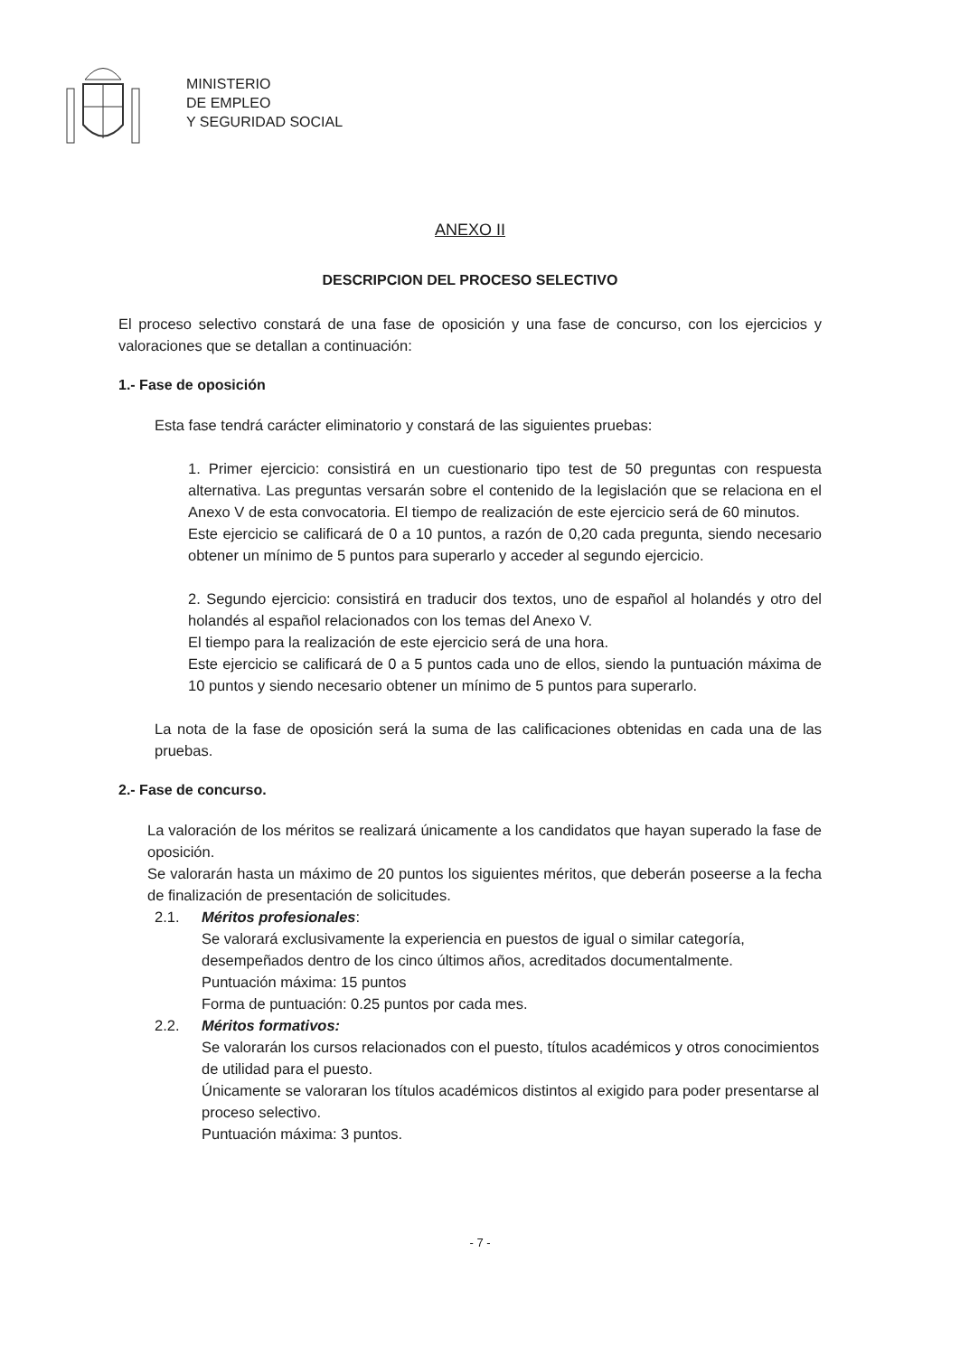MINISTERIO
DE EMPLEO
Y SEGURIDAD SOCIAL
ANEXO II
DESCRIPCION DEL PROCESO SELECTIVO
El proceso selectivo constará de una fase de oposición y una fase de concurso, con los ejercicios y valoraciones que se detallan a continuación:
1.- Fase de oposición
Esta fase tendrá carácter eliminatorio y constará de las siguientes pruebas:
1. Primer ejercicio: consistirá en un cuestionario tipo test de 50 preguntas con respuesta alternativa. Las preguntas versarán sobre el contenido de la legislación que se relaciona en el Anexo V de esta convocatoria. El tiempo de realización de este ejercicio será de 60 minutos.
Este ejercicio se calificará de 0 a 10 puntos, a razón de 0,20 cada pregunta, siendo necesario obtener un mínimo de 5 puntos para superarlo y acceder al segundo ejercicio.
2. Segundo ejercicio: consistirá en traducir dos textos, uno de español al holandés y otro del holandés al español relacionados con los temas del Anexo V.
El tiempo para la realización de este ejercicio será de una hora.
Este ejercicio se calificará de 0 a 5 puntos cada uno de ellos, siendo la puntuación máxima de 10 puntos y siendo necesario obtener un mínimo de 5 puntos para superarlo.
La nota de la fase de oposición será la suma de las calificaciones obtenidas en cada una de las pruebas.
2.- Fase de concurso.
La valoración de los méritos se realizará únicamente a los candidatos que hayan superado la fase de oposición.
Se valorarán hasta un máximo de 20 puntos los siguientes méritos, que deberán poseerse a la fecha de finalización de presentación de solicitudes.
2.1. Méritos profesionales:
Se valorará exclusivamente la experiencia en puestos de igual o similar categoría, desempeñados dentro de los cinco últimos años, acreditados documentalmente.
Puntuación máxima: 15 puntos
Forma de puntuación: 0.25 puntos por cada mes.
2.2. Méritos formativos:
Se valorarán los cursos relacionados con el puesto, títulos académicos y otros conocimientos de utilidad para el puesto.
Únicamente se valoraran los títulos académicos distintos al exigido para poder presentarse al proceso selectivo.
Puntuación máxima: 3 puntos.
- 7 -